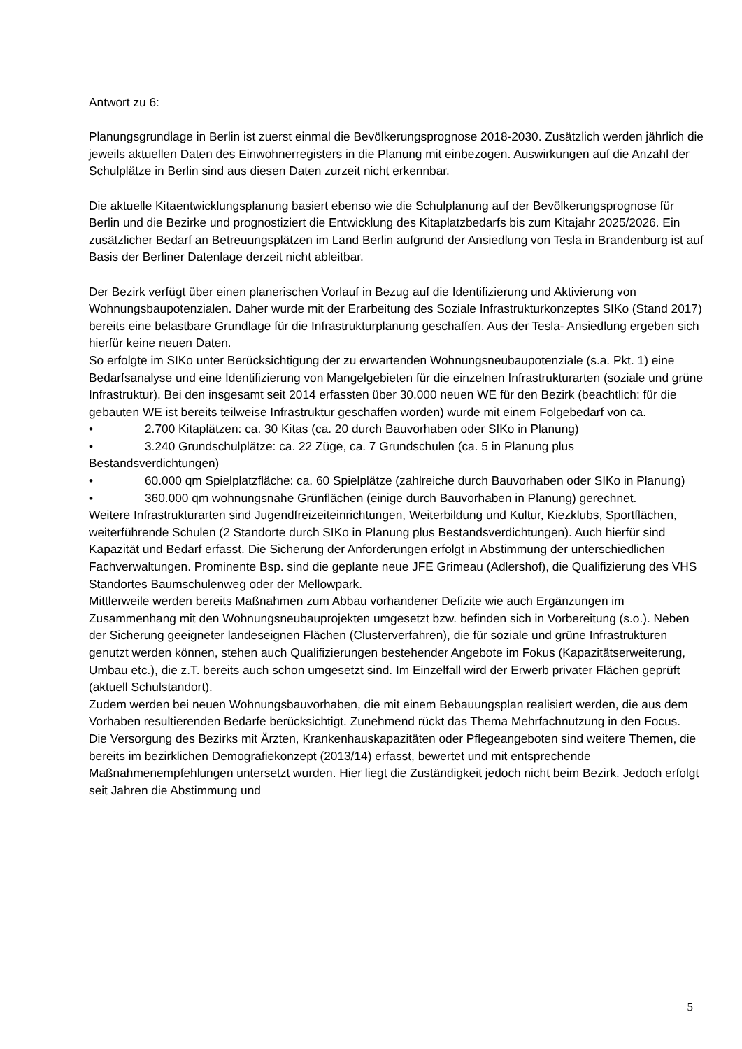Antwort zu 6:
Planungsgrundlage in Berlin ist zuerst einmal die Bevölkerungsprognose 2018-2030. Zusätzlich werden jährlich die jeweils aktuellen Daten des Einwohnerregisters in die Planung mit einbezogen. Auswirkungen auf die Anzahl der Schulplätze in Berlin sind aus diesen Daten zurzeit nicht erkennbar.
Die aktuelle Kitaentwicklungsplanung basiert ebenso wie die Schulplanung auf der Bevölkerungsprognose für Berlin und die Bezirke und prognostiziert die Entwicklung des Kitaplatzbedarfs bis zum Kitajahr 2025/2026. Ein zusätzlicher Bedarf an Betreuungsplätzen im Land Berlin aufgrund der Ansiedlung von Tesla in Brandenburg ist auf Basis der Berliner Datenlage derzeit nicht ableitbar.
Der Bezirk verfügt über einen planerischen Vorlauf in Bezug auf die Identifizierung und Aktivierung von Wohnungsbaupotenzialen. Daher wurde mit der Erarbeitung des Soziale Infrastrukturkonzeptes SIKo (Stand 2017) bereits eine belastbare Grundlage für die Infrastrukturplanung geschaffen. Aus der Tesla- Ansiedlung ergeben sich hierfür keine neuen Daten.
So erfolgte im SIKo unter Berücksichtigung der zu erwartenden Wohnungsneubaupotenziale (s.a. Pkt. 1) eine Bedarfsanalyse und eine Identifizierung von Mangelgebieten für die einzelnen Infrastrukturarten (soziale und grüne Infrastruktur). Bei den insgesamt seit 2014 erfassten über 30.000 neuen WE für den Bezirk (beachtlich: für die gebauten WE ist bereits teilweise Infrastruktur geschaffen worden) wurde mit einem Folgebedarf von ca.
• 2.700 Kitaplätzen: ca. 30 Kitas (ca. 20 durch Bauvorhaben oder SIKo in Planung)
• 3.240 Grundschulplätze: ca. 22 Züge, ca. 7 Grundschulen (ca. 5 in Planung plus Bestandsverdichtungen)
• 60.000 qm Spielplatzfläche: ca. 60 Spielplätze (zahlreiche durch Bauvorhaben oder SIKo in Planung)
• 360.000 qm wohnungsnahe Grünflächen (einige durch Bauvorhaben in Planung) gerechnet.
Weitere Infrastrukturarten sind Jugendfreizeiteinrichtungen, Weiterbildung und Kultur, Kiezklubs, Sportflächen, weiterführende Schulen (2 Standorte durch SIKo in Planung plus Bestandsverdichtungen). Auch hierfür sind Kapazität und Bedarf erfasst. Die Sicherung der Anforderungen erfolgt in Abstimmung der unterschiedlichen Fachverwaltungen. Prominente Bsp. sind die geplante neue JFE Grimeau (Adlershof), die Qualifizierung des VHS Standortes Baumschulenweg oder der Mellowpark.
Mittlerweile werden bereits Maßnahmen zum Abbau vorhandener Defizite wie auch Ergänzungen im Zusammenhang mit den Wohnungsneubauprojekten umgesetzt bzw. befinden sich in Vorbereitung (s.o.). Neben der Sicherung geeigneter landeseignen Flächen (Clusterverfahren), die für soziale und grüne Infrastrukturen genutzt werden können, stehen auch Qualifizierungen bestehender Angebote im Fokus (Kapazitätserweiterung, Umbau etc.), die z.T. bereits auch schon umgesetzt sind. Im Einzelfall wird der Erwerb privater Flächen geprüft (aktuell Schulstandort).
Zudem werden bei neuen Wohnungsbauvorhaben, die mit einem Bebauungsplan realisiert werden, die aus dem Vorhaben resultierenden Bedarfe berücksichtigt. Zunehmend rückt das Thema Mehrfachnutzung in den Focus.
Die Versorgung des Bezirks mit Ärzten, Krankenhauskapazitäten oder Pflegeangeboten sind weitere Themen, die bereits im bezirklichen Demografiekonzept (2013/14) erfasst, bewertet und mit entsprechende Maßnahmenempfehlungen untersetzt wurden. Hier liegt die Zuständigkeit jedoch nicht beim Bezirk. Jedoch erfolgt seit Jahren die Abstimmung und
5